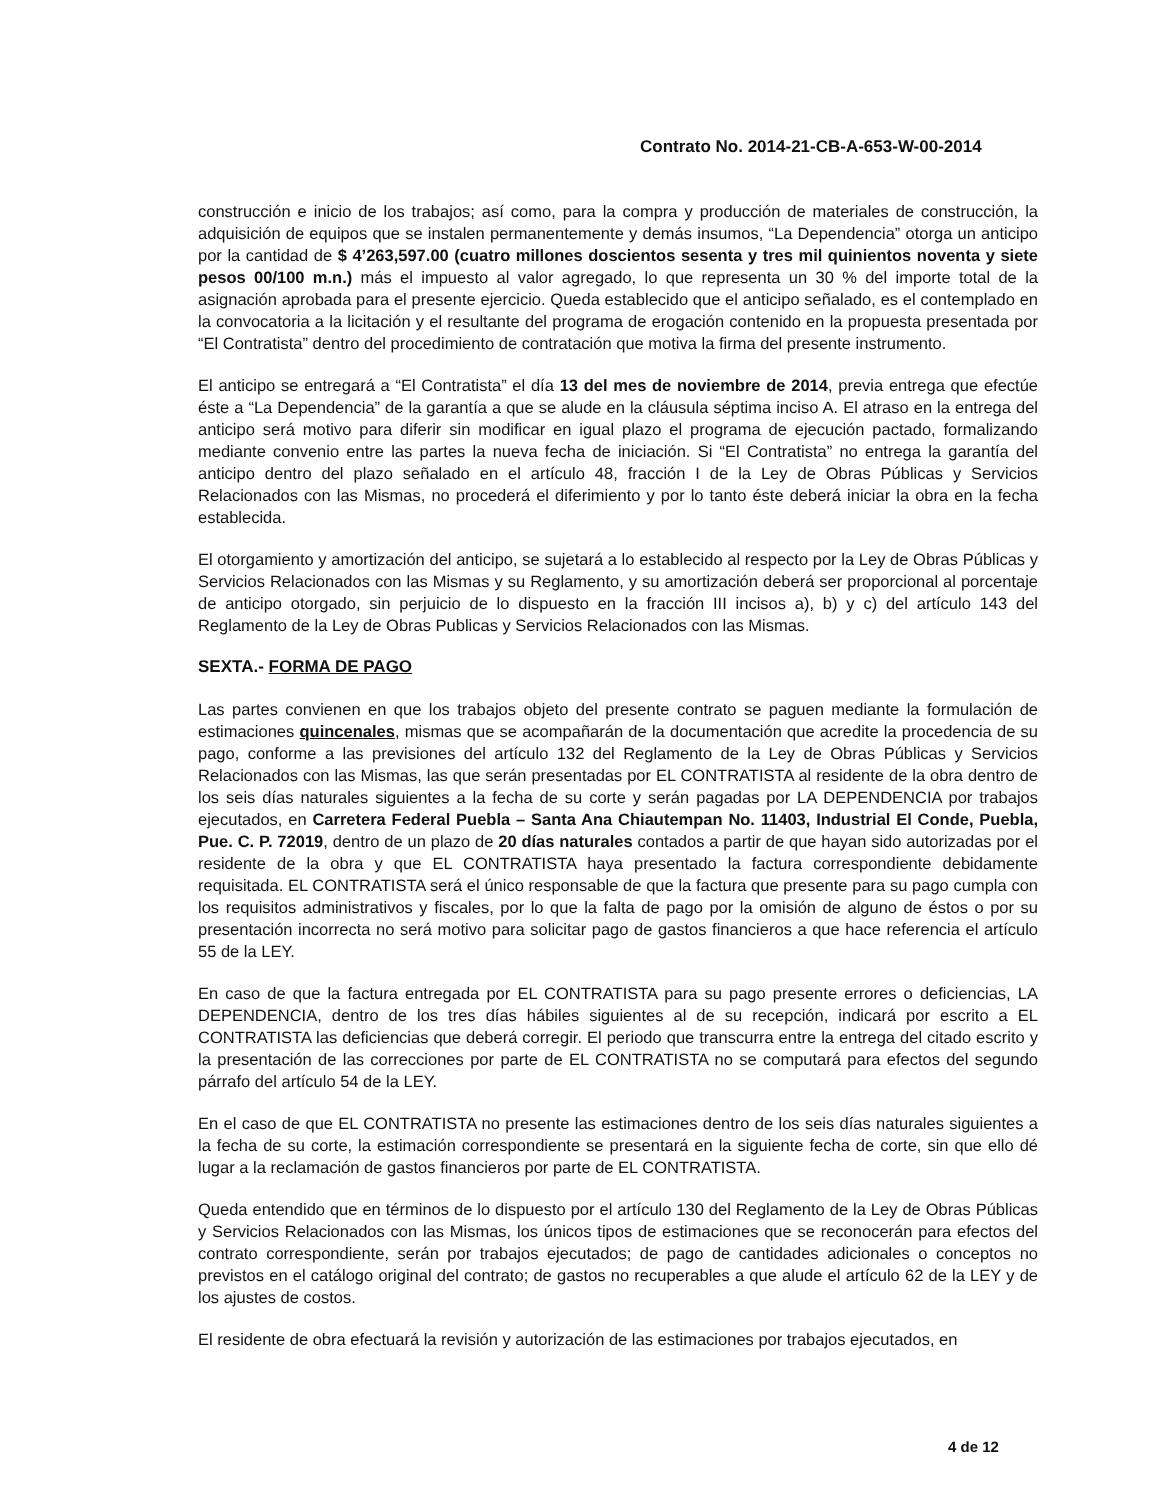Contrato No. 2014-21-CB-A-653-W-00-2014
construcción e inicio de los trabajos; así como, para la compra y producción de materiales de construcción, la adquisición de equipos que se instalen permanentemente y demás insumos, “La Dependencia” otorga un anticipo por la cantidad de $ 4’263,597.00 (cuatro millones doscientos sesenta y tres mil quinientos noventa y siete pesos 00/100 m.n.) más el impuesto al valor agregado, lo que representa un 30 % del importe total de la asignación aprobada para el presente ejercicio. Queda establecido que el anticipo señalado, es el contemplado en la convocatoria a la licitación y el resultante del programa de erogación contenido en la propuesta presentada por “El Contratista” dentro del procedimiento de contratación que motiva la firma del presente instrumento.
El anticipo se entregará a “El Contratista” el día 13 del mes de noviembre de 2014, previa entrega que efectúe éste a “La Dependencia” de la garantía a que se alude en la cláusula séptima inciso A. El atraso en la entrega del anticipo será motivo para diferir sin modificar en igual plazo el programa de ejecución pactado, formalizando mediante convenio entre las partes la nueva fecha de iniciación. Si “El Contratista” no entrega la garantía del anticipo dentro del plazo señalado en el artículo 48, fracción I de la Ley de Obras Públicas y Servicios Relacionados con las Mismas, no procederá el diferimiento y por lo tanto éste deberá iniciar la obra en la fecha establecida.
El otorgamiento y amortización del anticipo, se sujetará a lo establecido al respecto por la Ley de Obras Públicas y Servicios Relacionados con las Mismas y su Reglamento, y su amortización deberá ser proporcional al porcentaje de anticipo otorgado, sin perjuicio de lo dispuesto en la fracción III incisos a), b) y c) del artículo 143 del Reglamento de la Ley de Obras Publicas y Servicios Relacionados con las Mismas.
SEXTA.- FORMA DE PAGO
Las partes convienen en que los trabajos objeto del presente contrato se paguen mediante la formulación de estimaciones quincenales, mismas que se acompañarán de la documentación que acredite la procedencia de su pago, conforme a las previsiones del artículo 132 del Reglamento de la Ley de Obras Públicas y Servicios Relacionados con las Mismas, las que serán presentadas por EL CONTRATISTA al residente de la obra dentro de los seis días naturales siguientes a la fecha de su corte y serán pagadas por LA DEPENDENCIA por trabajos ejecutados, en Carretera Federal Puebla – Santa Ana Chiautempan No. 11403, Industrial El Conde, Puebla, Pue. C. P. 72019, dentro de un plazo de 20 días naturales contados a partir de que hayan sido autorizadas por el residente de la obra y que EL CONTRATISTA haya presentado la factura correspondiente debidamente requisitada. EL CONTRATISTA será el único responsable de que la factura que presente para su pago cumpla con los requisitos administrativos y fiscales, por lo que la falta de pago por la omisión de alguno de éstos o por su presentación incorrecta no será motivo para solicitar pago de gastos financieros a que hace referencia el artículo 55 de la LEY.
En caso de que la factura entregada por EL CONTRATISTA para su pago presente errores o deficiencias, LA DEPENDENCIA, dentro de los tres días hábiles siguientes al de su recepción, indicará por escrito a EL CONTRATISTA las deficiencias que deberá corregir. El periodo que transcurra entre la entrega del citado escrito y la presentación de las correcciones por parte de EL CONTRATISTA no se computará para efectos del segundo párrafo del artículo 54 de la LEY.
En el caso de que EL CONTRATISTA no presente las estimaciones dentro de los seis días naturales siguientes a la fecha de su corte, la estimación correspondiente se presentará en la siguiente fecha de corte, sin que ello dé lugar a la reclamación de gastos financieros por parte de EL CONTRATISTA.
Queda entendido que en términos de lo dispuesto por el artículo 130 del Reglamento de la Ley de Obras Públicas y Servicios Relacionados con las Mismas, los únicos tipos de estimaciones que se reconocerán para efectos del contrato correspondiente, serán por trabajos ejecutados; de pago de cantidades adicionales o conceptos no previstos en el catálogo original del contrato; de gastos no recuperables a que alude el artículo 62 de la LEY y de los ajustes de costos.
El residente de obra efectuará la revisión y autorización de las estimaciones por trabajos ejecutados, en
4 de 12